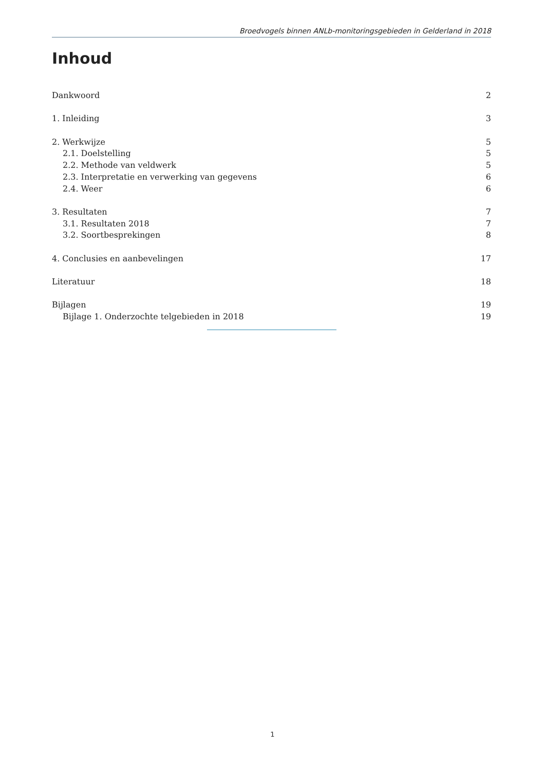Broedvogels binnen ANLb-monitoringsgebieden in Gelderland in 2018
Inhoud
Dankwoord 2
1. Inleiding 3
2. Werkwijze 5
2.1. Doelstelling 5
2.2. Methode van veldwerk 5
2.3. Interpretatie en verwerking van gegevens 6
2.4. Weer 6
3. Resultaten 7
3.1. Resultaten 2018 7
3.2. Soortbesprekingen 8
4. Conclusies en aanbevelingen 17
Literatuur 18
Bijlagen 19
Bijlage 1. Onderzochte telgebieden in 2018 19
1